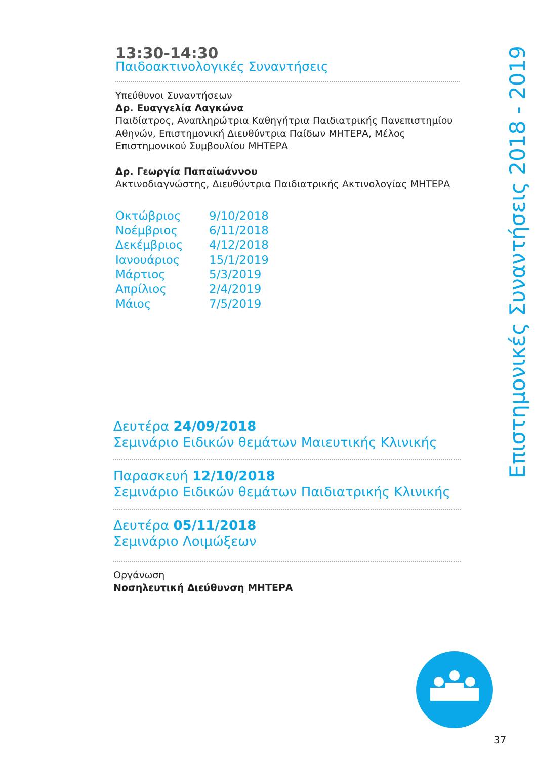13:30-14:30
Παιδοακτινολογικές Συναντήσεις
Υπεύθυνοι Συναντήσεων
Δρ. Ευαγγελία Λαγκώνα
Παιδίατρος, Αναπληρώτρια Καθηγήτρια Παιδιατρικής Πανεπιστημίου Αθηνών, Επιστημονική Διευθύντρια Παίδων ΜΗΤΕΡΑ, Μέλος Επιστημονικού Συμβουλίου ΜΗΤΕΡΑ
Δρ. Γεωργία Παπαϊωάννου
Ακτινοδιαγνώστης, Διευθύντρια Παιδιατρικής Ακτινολογίας ΜΗΤΕΡΑ
| Οκτώβριος | 9/10/2018 |
| Νοέμβριος | 6/11/2018 |
| Δεκέμβριος | 4/12/2018 |
| Ιανουάριος | 15/1/2019 |
| Μάρτιος | 5/3/2019 |
| Απρίλιος | 2/4/2019 |
| Μάιος | 7/5/2019 |
Δευτέρα 24/09/2018
Σεμινάριο Ειδικών θεμάτων Μαιευτικής Κλινικής
Παρασκευή 12/10/2018
Σεμινάριο Ειδικών θεμάτων Παιδιατρικής Κλινικής
Δευτέρα 05/11/2018
Σεμινάριο Λοιμώξεων
Οργάνωση
Νοσηλευτική Διεύθυνση ΜΗΤΕΡΑ
Επιστημονικές Συναντήσεις 2018 - 2019
37